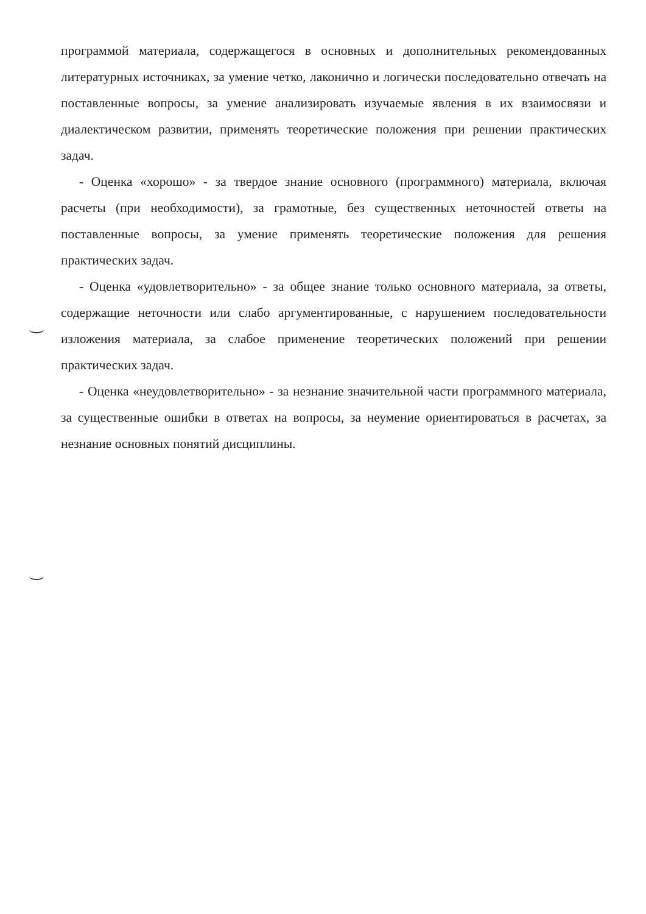программой материала, содержащегося в основных и дополнительных рекомендованных литературных источниках, за умение четко, лаконично и логически последовательно отвечать на поставленные вопросы, за умение анализировать изучаемые явления в их взаимосвязи и диалектическом развитии, применять теоретические положения при решении практических задач.
- Оценка «хорошо» - за твердое знание основного (программного) материала, включая расчеты (при необходимости), за грамотные, без существенных неточностей ответы на поставленные вопросы, за умение применять теоретические положения для решения практических задач.
- Оценка «удовлетворительно» - за общее знание только основного материала, за ответы, содержащие неточности или слабо аргументированные, с нарушением последовательности изложения материала, за слабое применение теоретических положений при решении практических задач.
- Оценка «неудовлетворительно» - за незнание значительной части программного материала, за существенные ошибки в ответах на вопросы, за неумение ориентироваться в расчетах, за незнание основных понятий дисциплины.